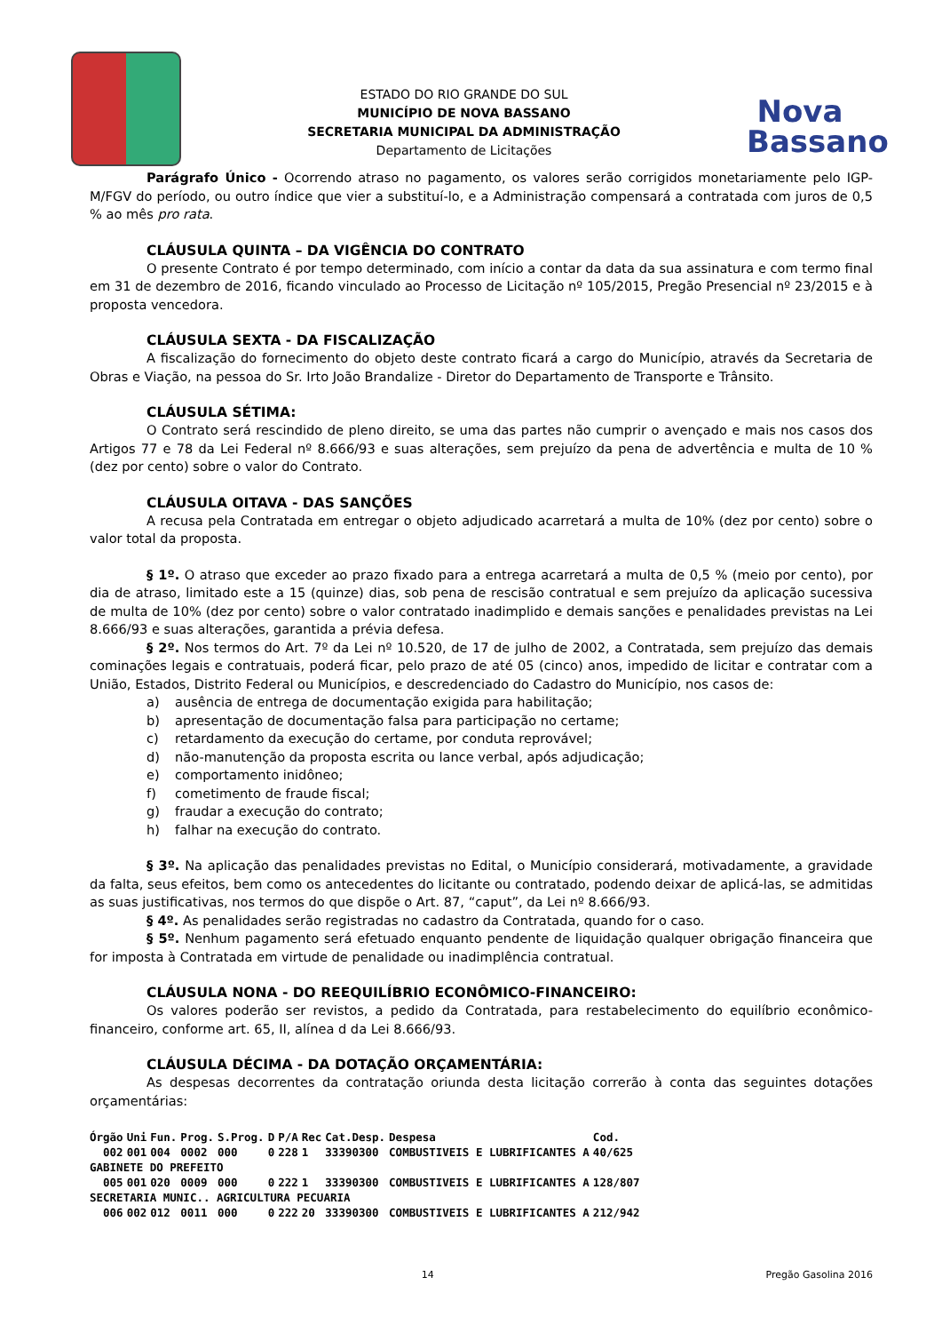ESTADO DO RIO GRANDE DO SUL
MUNICÍPIO DE NOVA BASSANO
SECRETARIA MUNICIPAL DA ADMINISTRAÇÃO
Departamento de Licitações
Nova
Bassano
Parágrafo Único - Ocorrendo atraso no pagamento, os valores serão corrigidos monetariamente pelo IGP-M/FGV do período, ou outro índice que vier a substituí-lo, e a Administração compensará a contratada com juros de 0,5 % ao mês pro rata.
CLÁUSULA QUINTA – DA VIGÊNCIA DO CONTRATO
O presente Contrato é por tempo determinado, com início a contar da data da sua assinatura e com termo final em 31 de dezembro de 2016, ficando vinculado ao Processo de Licitação nº 105/2015, Pregão Presencial nº 23/2015 e à proposta vencedora.
CLÁUSULA SEXTA - DA FISCALIZAÇÃO
A fiscalização do fornecimento do objeto deste contrato ficará a cargo do Município, através da Secretaria de Obras e Viação, na pessoa do Sr. Irto João Brandalize - Diretor do Departamento de Transporte e Trânsito.
CLÁUSULA SÉTIMA:
O Contrato será rescindido de pleno direito, se uma das partes não cumprir o avençado e mais nos casos dos Artigos 77 e 78 da Lei Federal nº 8.666/93 e suas alterações, sem prejuízo da pena de advertência e multa de 10 % (dez por cento) sobre o valor do Contrato.
CLÁUSULA OITAVA - DAS SANÇÕES
A recusa pela Contratada em entregar o objeto adjudicado acarretará a multa de 10% (dez por cento) sobre o valor total da proposta.
§ 1º. O atraso que exceder ao prazo fixado para a entrega acarretará a multa de 0,5 % (meio por cento), por dia de atraso, limitado este a 15 (quinze) dias, sob pena de rescisão contratual e sem prejuízo da aplicação sucessiva de multa de 10% (dez por cento) sobre o valor contratado inadimplido e demais sanções e penalidades previstas na Lei 8.666/93 e suas alterações, garantida a prévia defesa.
§ 2º. Nos termos do Art. 7º da Lei nº 10.520, de 17 de julho de 2002, a Contratada, sem prejuízo das demais cominações legais e contratuais, poderá ficar, pelo prazo de até 05 (cinco) anos, impedido de licitar e contratar com a União, Estados, Distrito Federal ou Municípios, e descredenciado do Cadastro do Município, nos casos de:
a) ausência de entrega de documentação exigida para habilitação;
b) apresentação de documentação falsa para participação no certame;
c) retardamento da execução do certame, por conduta reprovável;
d) não-manutenção da proposta escrita ou lance verbal, após adjudicação;
e) comportamento inidôneo;
f) cometimento de fraude fiscal;
g) fraudar a execução do contrato;
h) falhar na execução do contrato.
§ 3º. Na aplicação das penalidades previstas no Edital, o Município considerará, motivadamente, a gravidade da falta, seus efeitos, bem como os antecedentes do licitante ou contratado, podendo deixar de aplicá-las, se admitidas as suas justificativas, nos termos do que dispõe o Art. 87, “caput”, da Lei nº 8.666/93.
§ 4º. As penalidades serão registradas no cadastro da Contratada, quando for o caso.
§ 5º. Nenhum pagamento será efetuado enquanto pendente de liquidação qualquer obrigação financeira que for imposta à Contratada em virtude de penalidade ou inadimplência contratual.
CLÁUSULA NONA - DO REEQUILÍBRIO ECONÔMICO-FINANCEIRO:
Os valores poderão ser revistos, a pedido da Contratada, para restabelecimento do equilíbrio econômico-financeiro, conforme art. 65, II, alínea d da Lei 8.666/93.
CLÁUSULA DÉCIMA - DA DOTAÇÃO ORÇAMENTÁRIA:
As despesas decorrentes da contratação oriunda desta licitação correrão à conta das seguintes dotações orçamentárias:
| Órgão | Uni | Fun. | Prog. | S.Prog. | D | P/A | Rec | Cat.Desp. | Despesa | Cod. |
| --- | --- | --- | --- | --- | --- | --- | --- | --- | --- | --- |
| 002 | 001 | 004 | 0002 | 000 | 0 | 228 | 1 | 33390300 | COMBUSTIVEIS E LUBRIFICANTES A | 40/625 |
| GABINETE DO PREFEITO | | | | | | | | | | |
| 005 | 001 | 020 | 0009 | 000 | 0 | 222 | 1 | 33390300 | COMBUSTIVEIS E LUBRIFICANTES A | 128/807 |
| SECRETARIA MUNIC.. AGRICULTURA PECUARIA | | | | | | | | | | |
| 006 | 002 | 012 | 0011 | 000 | 0 | 222 | 20 | 33390300 | COMBUSTIVEIS E LUBRIFICANTES A | 212/942 |
14 Pregão Gasolina 2016